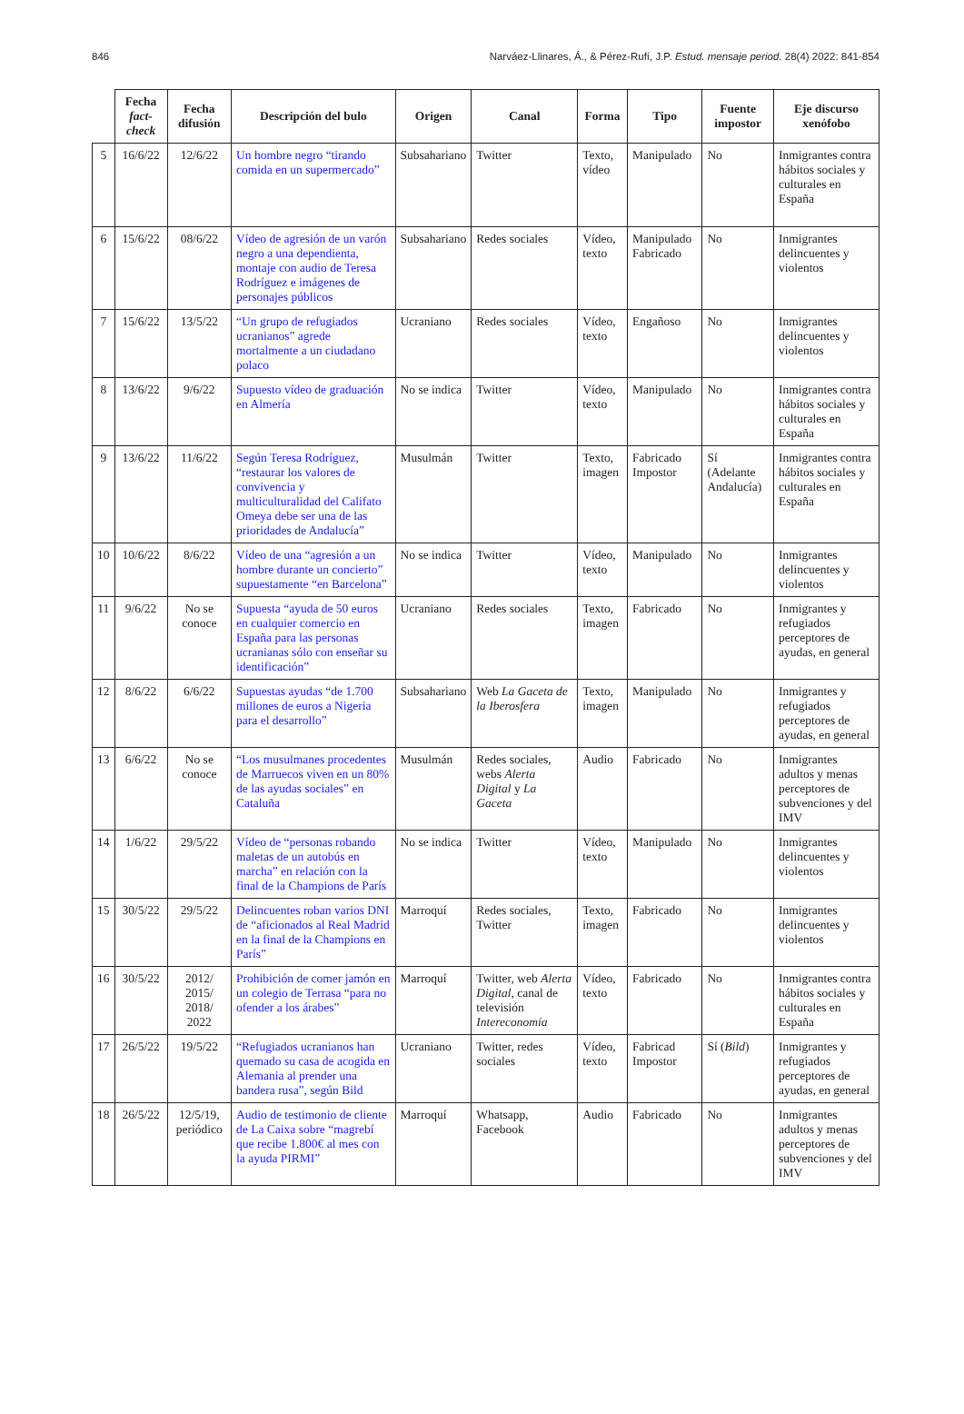846 Narváez-Llinares, Á., & Pérez-Rufí, J.P. Estud. mensaje period. 28(4) 2022: 841-854
| | Fecha fact-check | Fecha difusión | Descripción del bulo | Origen | Canal | Forma | Tipo | Fuente impostor | Eje discurso xenófobo |
| --- | --- | --- | --- | --- | --- | --- | --- | --- | --- |
| 5 | 16/6/22 | 12/6/22 | Un hombre negro “tirando comida en un supermercado” | Subsahariano | Twitter | Texto, vídeo | Manipulado | No | Inmigrantes contra hábitos sociales y culturales en España |
| 6 | 15/6/22 | 08/6/22 | Vídeo de agresión de un varón negro a una dependienta, montaje con audio de Teresa Rodríguez e imágenes de personajes públicos | Subsahariano | Redes sociales | Vídeo, texto | Manipulado Fabricado | No | Inmigrantes delincuentes y violentos |
| 7 | 15/6/22 | 13/5/22 | “Un grupo de refugiados ucranianos” agrede mortalmente a un ciudadano polaco | Ucraniano | Redes sociales | Vídeo, texto | Engañoso | No | Inmigrantes delincuentes y violentos |
| 8 | 13/6/22 | 9/6/22 | Supuesto vídeo de graduación en Almería | No se indica | Twitter | Vídeo, texto | Manipulado | No | Inmigrantes contra hábitos sociales y culturales en España |
| 9 | 13/6/22 | 11/6/22 | Según Teresa Rodríguez, “restaurar los valores de convivencia y multiculturalidad del Califato Omeya debe ser una de las prioridades de Andalucía” | Musulmán | Twitter | Texto, imagen | Fabricado Impostor | Sí (Adelante Andalucía) | Inmigrantes contra hábitos sociales y culturales en España |
| 10 | 10/6/22 | 8/6/22 | Vídeo de una “agresión a un hombre durante un concierto” supuestamente “en Barcelona” | No se indica | Twitter | Vídeo, texto | Manipulado | No | Inmigrantes delincuentes y violentos |
| 11 | 9/6/22 | No se conoce | Supuesta “ayuda de 50 euros en cualquier comercio en España para las personas ucranianas sólo con enseñar su identificación” | Ucraniano | Redes sociales | Texto, imagen | Fabricado | No | Inmigrantes y refugiados perceptores de ayudas, en general |
| 12 | 8/6/22 | 6/6/22 | Supuestas ayudas “de 1.700 millones de euros a Nigeria para el desarrollo” | Subsahariano | Web La Gaceta de la Iberosfera | Texto, imagen | Manipulado | No | Inmigrantes y refugiados perceptores de ayudas, en general |
| 13 | 6/6/22 | No se conoce | “Los musulmanes procedentes de Marruecos viven en un 80% de las ayudas sociales” en Cataluña | Musulmán | Redes sociales, webs Alerta Digital y La Gaceta | Audio | Fabricado | No | Inmigrantes adultos y menas perceptores de subvenciones y del IMV |
| 14 | 1/6/22 | 29/5/22 | Vídeo de “personas robando maletas de un autobús en marcha” en relación con la final de la Champions de París | No se indica | Twitter | Vídeo, texto | Manipulado | No | Inmigrantes delincuentes y violentos |
| 15 | 30/5/22 | 29/5/22 | Delincuentes roban varios DNI de “aficionados al Real Madrid en la final de la Champions en París” | Marroquí | Redes sociales, Twitter | Texto, imagen | Fabricado | No | Inmigrantes delincuentes y violentos |
| 16 | 30/5/22 | 2012/ 2015/ 2018/ 2022 | Prohibición de comer jamón en un colegio de Terrasa “para no ofender a los árabes” | Marroquí | Twitter, web Alerta Digital , canal de televisión Intereconomía | Vídeo, texto | Fabricado | No | Inmigrantes contra hábitos sociales y culturales en España |
| 17 | 26/5/22 | 19/5/22 | “Refugiados ucranianos han quemado su casa de acogida en Alemania al prender una bandera rusa”, según Bild | Ucraniano | Twitter, redes sociales | Vídeo, texto | Fabricad Impostor | Sí ( Bild ) | Inmigrantes y refugiados perceptores de ayudas, en general |
| 18 | 26/5/22 | 12/5/19, periódico | Audio de testimonio de cliente de La Caixa sobre “magrebí que recibe 1.800€ al mes con la ayuda PIRMI” | Marroquí | Whatsapp, Facebook | Audio | Fabricado | No | Inmigrantes adultos y menas perceptores de subvenciones y del IMV |